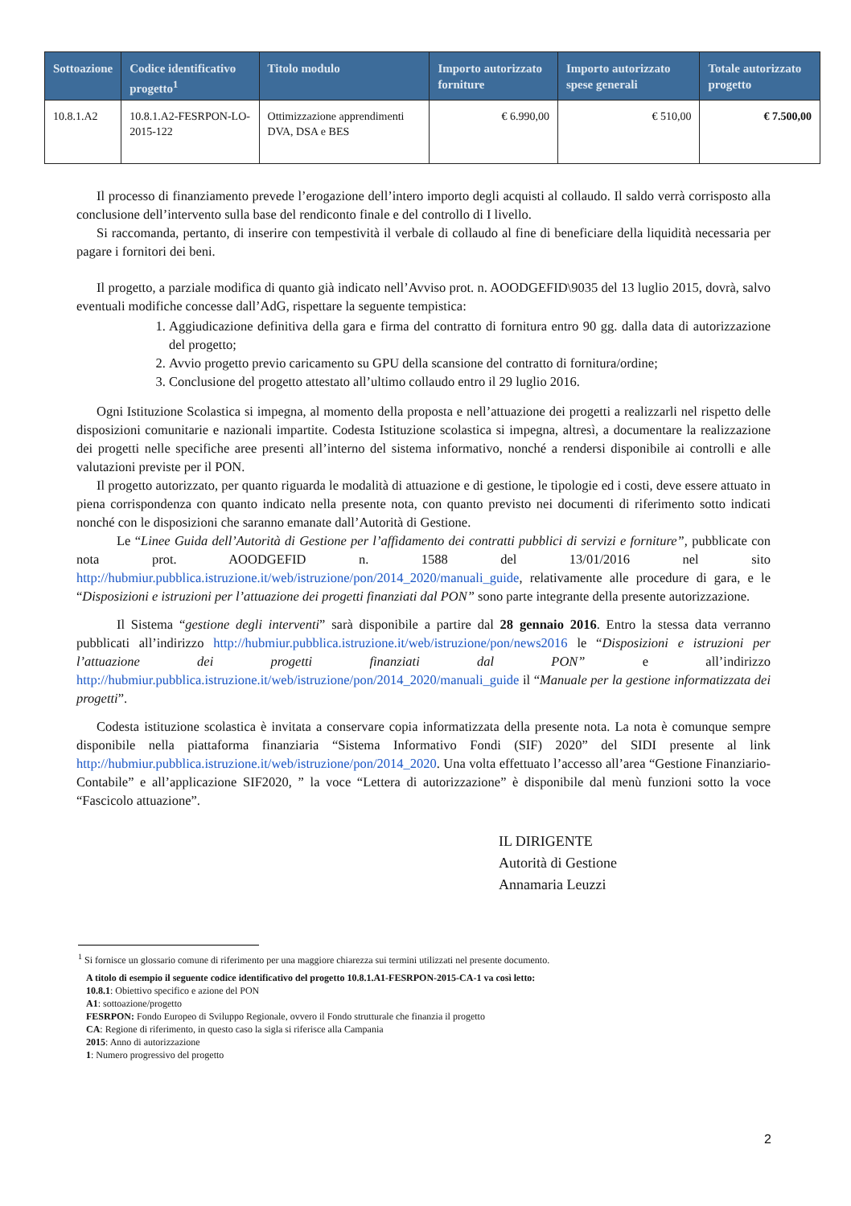| Sottoazione | Codice identificativo progetto<sup>1</sup> | Titolo modulo | Importo autorizzato forniture | Importo autorizzato spese generali | Totale autorizzato progetto |
| --- | --- | --- | --- | --- | --- |
| 10.8.1.A2 | 10.8.1.A2-FESRPON-LO-2015-122 | Ottimizzazione apprendimenti DVA, DSA e BES | € 6.990,00 | € 510,00 | € 7.500,00 |
Il processo di finanziamento prevede l’erogazione dell’intero importo degli acquisti al collaudo. Il saldo verrà corrisposto alla conclusione dell’intervento sulla base del rendiconto finale e del controllo di I livello.
Si raccomanda, pertanto, di inserire con tempestività il verbale di collaudo al fine di beneficiare della liquidità necessaria per pagare i fornitori dei beni.
Il progetto, a parziale modifica di quanto già indicato nell’Avviso prot. n. AOODGEFID\9035 del 13 luglio 2015, dovrà, salvo eventuali modifiche concesse dall’AdG, rispettare la seguente tempistica:
1. Aggiudicazione definitiva della gara e firma del contratto di fornitura entro 90 gg. dalla data di autorizzazione del progetto;
2. Avvio progetto previo caricamento su GPU della scansione del contratto di fornitura/ordine;
3. Conclusione del progetto attestato all’ultimo collaudo entro il 29 luglio 2016.
Ogni Istituzione Scolastica si impegna, al momento della proposta e nell’attuazione dei progetti a realizzarli nel rispetto delle disposizioni comunitarie e nazionali impartite. Codesta Istituzione scolastica si impegna, altresì, a documentare la realizzazione dei progetti nelle specifiche aree presenti all’interno del sistema informativo, nonché a rendersi disponibile ai controlli e alle valutazioni previste per il PON.
Il progetto autorizzato, per quanto riguarda le modalità di attuazione e di gestione, le tipologie ed i costi, deve essere attuato in piena corrispondenza con quanto indicato nella presente nota, con quanto previsto nei documenti di riferimento sotto indicati nonché con le disposizioni che saranno emanate dall’Autorità di Gestione.
Le “Linee Guida dell’Autorità di Gestione per l’affidamento dei contratti pubblici di servizi e forniture”, pubblicate con nota prot. AOODGEFID n. 1588 del 13/01/2016 nel sito http://hubmiur.pubblica.istruzione.it/web/istruzione/pon/2014_2020/manuali_guide, relativamente alle procedure di gara, e le “Disposizioni e istruzioni per l’attuazione dei progetti finanziati dal PON” sono parte integrante della presente autorizzazione.
Il Sistema “gestione degli interventi” sarà disponibile a partire dal 28 gennaio 2016. Entro la stessa data verranno pubblicati all’indirizzo http://hubmiur.pubblica.istruzione.it/web/istruzione/pon/news2016 le “Disposizioni e istruzioni per l’attuazione dei progetti finanziati dal PON” e all’indirizzo http://hubmiur.pubblica.istruzione.it/web/istruzione/pon/2014_2020/manuali_guide il “Manuale per la gestione informatizzata dei progetti”.
Codesta istituzione scolastica è invitata a conservare copia informatizzata della presente nota. La nota è comunque sempre disponibile nella piattaforma finanziaria “Sistema Informativo Fondi (SIF) 2020” del SIDI presente al link http://hubmiur.pubblica.istruzione.it/web/istruzione/pon/2014_2020. Una volta effettuato l’accesso all’area “Gestione Finanziario-Contabile” e all’applicazione SIF2020, ” la voce “Lettera di autorizzazione” è disponibile dal menù funzioni sotto la voce “Fascicolo attuazione”.
IL DIRIGENTE
Autorità di Gestione
Annamaria Leuzzi
<sup>1</sup> Si fornisce un glossario comune di riferimento per una maggiore chiarezza sui termini utilizzati nel presente documento.
A titolo di esempio il seguente codice identificativo del progetto 10.8.1.A1-FESRPON-2015-CA-1 va così letto:
10.8.1: Obiettivo specifico e azione del PON
A1: sottoazione/progetto
FESRPON: Fondo Europeo di Sviluppo Regionale, ovvero il Fondo strutturale che finanzia il progetto
CA: Regione di riferimento, in questo caso la sigla si riferisce alla Campania
2015: Anno di autorizzazione
1: Numero progressivo del progetto
2